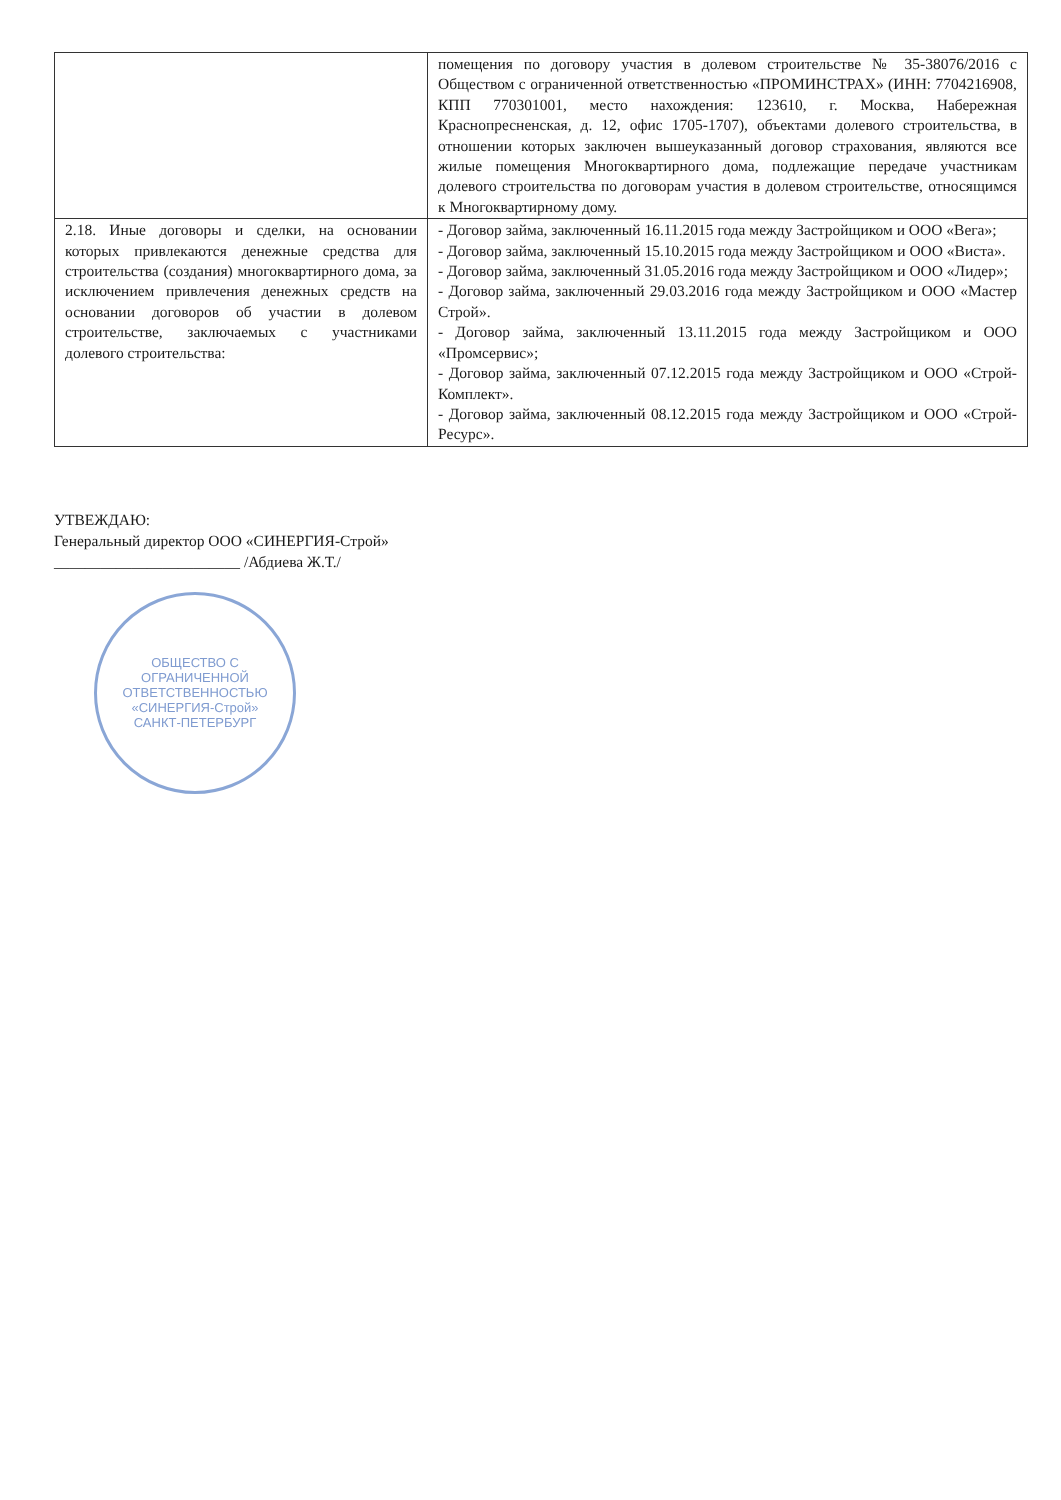| | помещения по договору участия в долевом строительстве № 35-38076/2016 с Обществом с ограниченной ответственностью «ПРОМИНСТРАХ» (ИНН: 7704216908, КПП 770301001, место нахождения: 123610, г. Москва, Набережная Краснопресненская, д. 12, офис 1705-1707), объектами долевого строительства, в отношении которых заключен вышеуказанный договор страхования, являются все жилые помещения Многоквартирного дома, подлежащие передаче участникам долевого строительства по договорам участия в долевом строительстве, относящимся к Многоквартирному дому. |
| 2.18. Иные договоры и сделки, на основании которых привлекаются денежные средства для строительства (создания) многоквартирного дома, за исключением привлечения денежных средств на основании договоров об участии в долевом строительстве, заключаемых с участниками долевого строительства: | - Договор займа, заключенный 16.11.2015 года между Застройщиком и ООО «Вега»; - Договор займа, заключенный 15.10.2015 года между Застройщиком и ООО «Виста». - Договор займа, заключенный 31.05.2016 года между Застройщиком и ООО «Лидер»; - Договор займа, заключенный 29.03.2016 года между Застройщиком и ООО «Мастер Строй». - Договор займа, заключенный 13.11.2015 года между Застройщиком и ООО «Промсервис»; - Договор займа, заключенный 07.12.2015 года между Застройщиком и ООО «Строй-Комплект». - Договор займа, заключенный 08.12.2015 года между Застройщиком и ООО «Строй-Ресурс». |
УТВЕЖДАЮ:
Генеральный директор ООО «СИНЕРГИЯ-Строй»
________________________ /Абдиева Ж.Т./
ОБЩЕСТВО С ОГРАНИЧЕННОЙ ОТВЕТСТВЕННОСТЬЮ
«СИНЕРГИЯ-Строй»
САНКТ-ПЕТЕРБУРГ